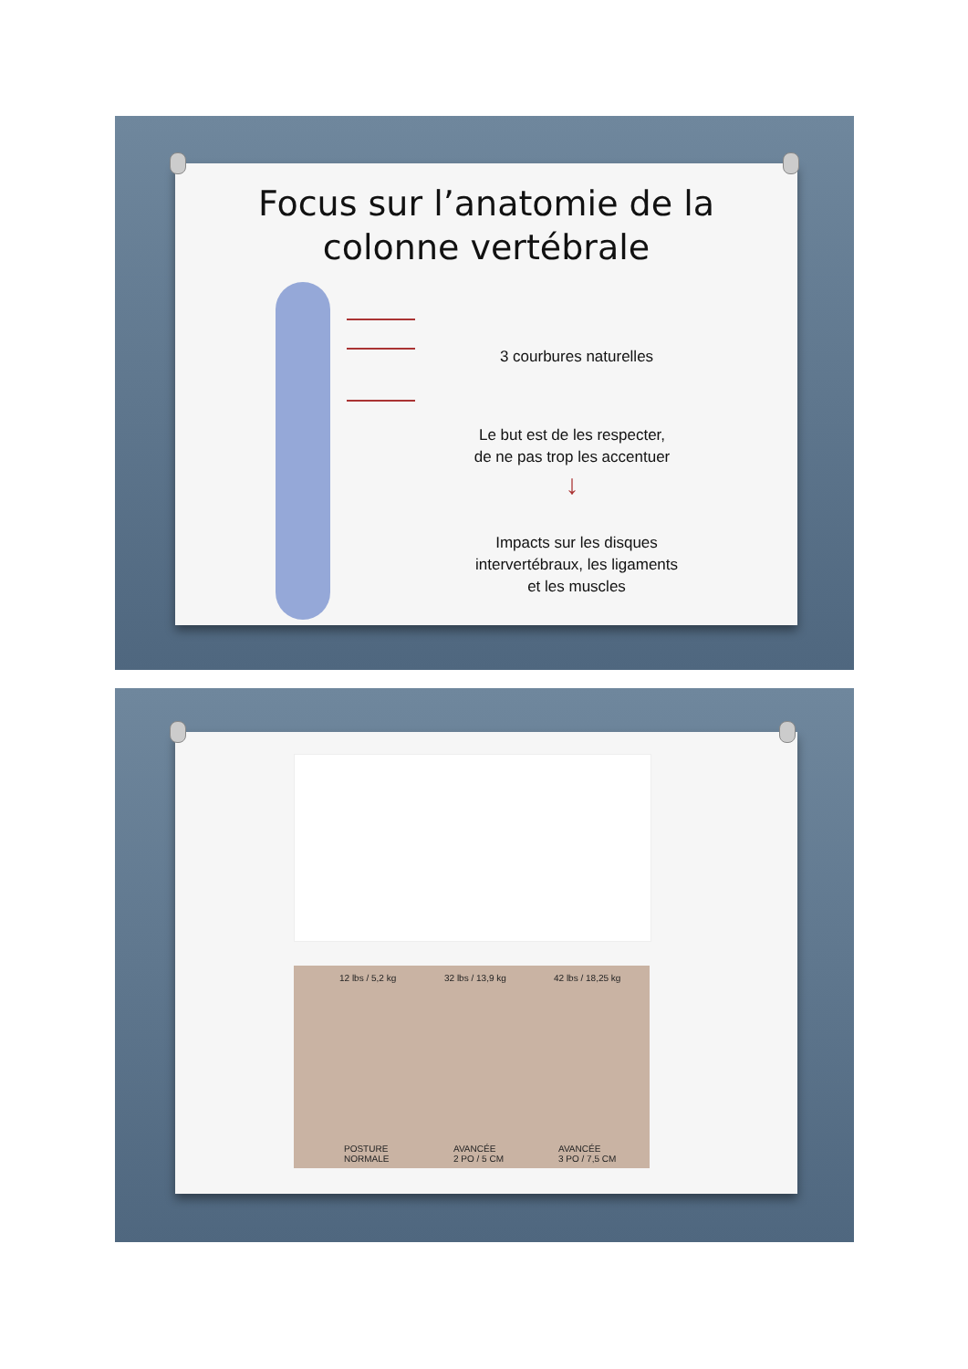Focus sur l’anatomie de la
colonne vertébrale
3 courbures naturelles
Le but est de les respecter,
de ne pas trop les accentuer
↓
Impacts sur les disques intervertébraux, les ligaments et les muscles
12 lbs / 5,2 kg 32 lbs / 13,9 kg 42 lbs / 18,25 kg
POSTURE
NORMALE
AVANCÉE
2 PO / 5 CM
AVANCÉE
3 PO / 7,5 CM